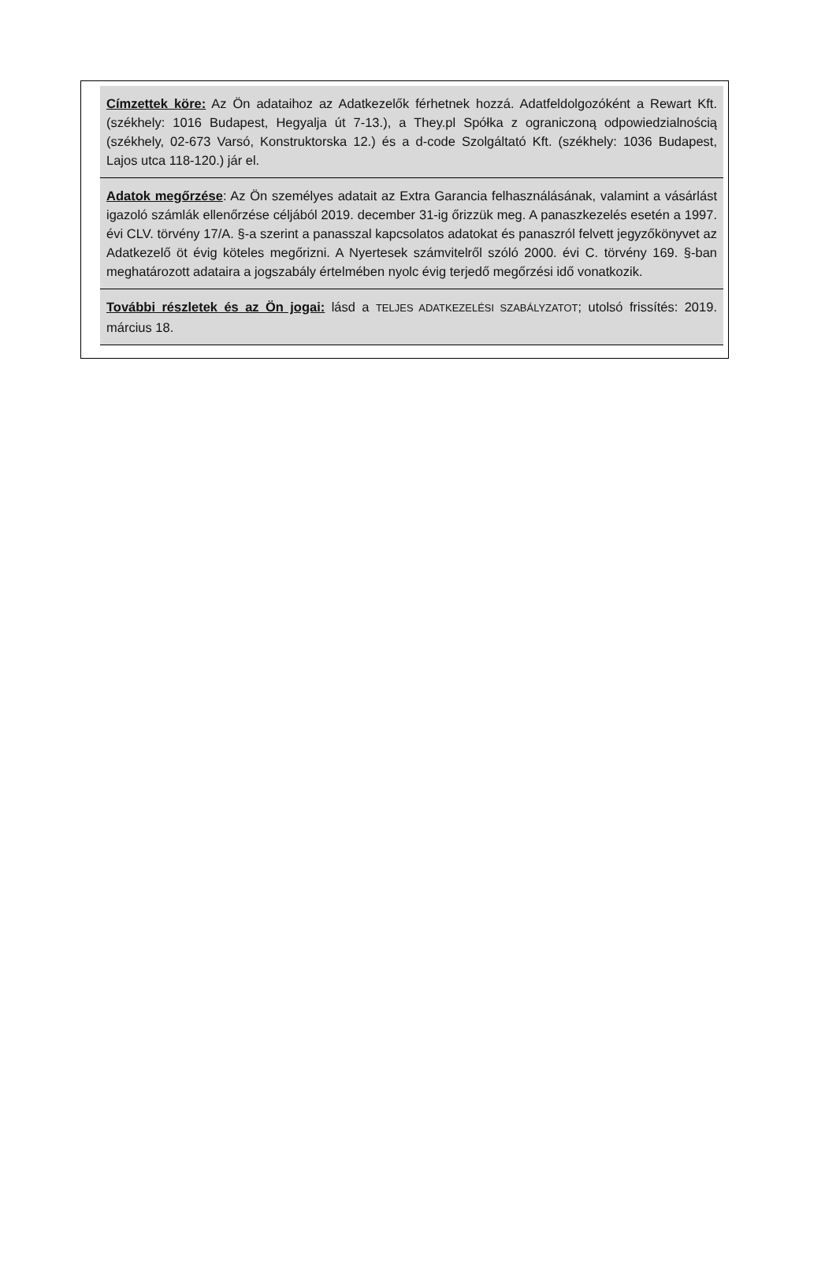Címzettek köre: Az Ön adataihoz az Adatkezelők férhetnek hozzá. Adatfeldolgozóként a Rewart Kft. (székhely: 1016 Budapest, Hegyalja út 7-13.), a They.pl Spółka z ograniczoną odpowiedzialnością (székhely, 02-673 Varsó, Konstruktorska 12.) és a d-code Szolgáltató Kft. (székhely: 1036 Budapest, Lajos utca 118-120.) jár el.
Adatok megőrzése: Az Ön személyes adatait az Extra Garancia felhasználásának, valamint a vásárlást igazoló számlák ellenőrzése céljából 2019. december 31-ig őrizzük meg. A panaszkezelés esetén a 1997. évi CLV. törvény 17/A. §-a szerint a panasszal kapcsolatos adatokat és panaszról felvett jegyzőkönyvet az Adatkezelő öt évig köteles megőrizni. A Nyertesek számvitelről szóló 2000. évi C. törvény 169. §-ban meghatározott adataira a jogszabály értelmében nyolc évig terjedő megőrzési idő vonatkozik.
További részletek és az Ön jogai: lásd a TELJES ADATKEZELÉSI SZABÁLYZATOT; utolsó frissítés: 2019. március 18.